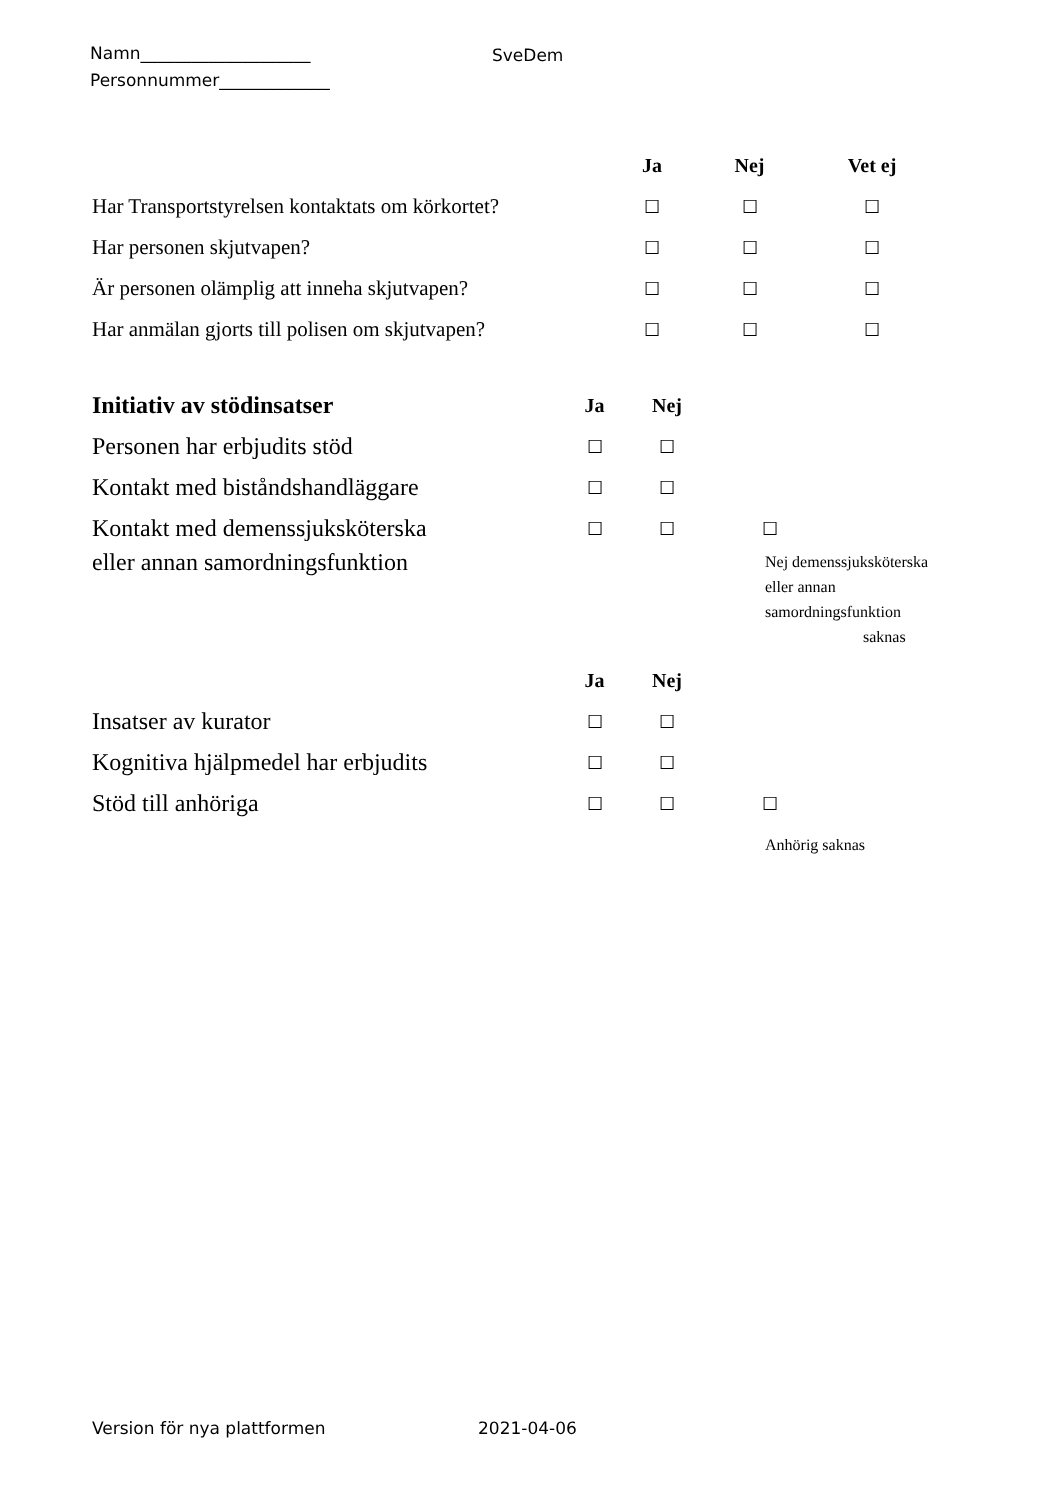Namn____________________
Personnummer_____________
SveDem
| | Ja | Nej | Vet ej |
| Har Transportstyrelsen kontaktats om körkortet? | ☐ | ☐ | ☐ |
| Har personen skjutvapen? | ☐ | ☐ | ☐ |
| Är personen olämplig att inneha skjutvapen? | ☐ | ☐ | ☐ |
| Har anmälan gjorts till polisen om skjutvapen? | ☐ | ☐ | ☐ |
| Initiativ av stödinsatser | Ja | Nej | |
| Personen har erbjudits stöd | ☐ | ☐ | |
| Kontakt med biståndshandläggare | ☐ | ☐ | |
| Kontakt med demenssjuksköterska | ☐ | ☐ | ☐ |
| eller annan samordningsfunktion | | | Nej demenssjuksköterska eller annan samordningsfunktion saknas |
| | Ja | Nej | |
| Insatser av kurator | ☐ | ☐ | |
| Kognitiva hjälpmedel har erbjudits | ☐ | ☐ | |
| Stöd till anhöriga | ☐ | ☐ | ☐ |
| | | | Anhörig saknas |
Version för nya plattformen 2021-04-06